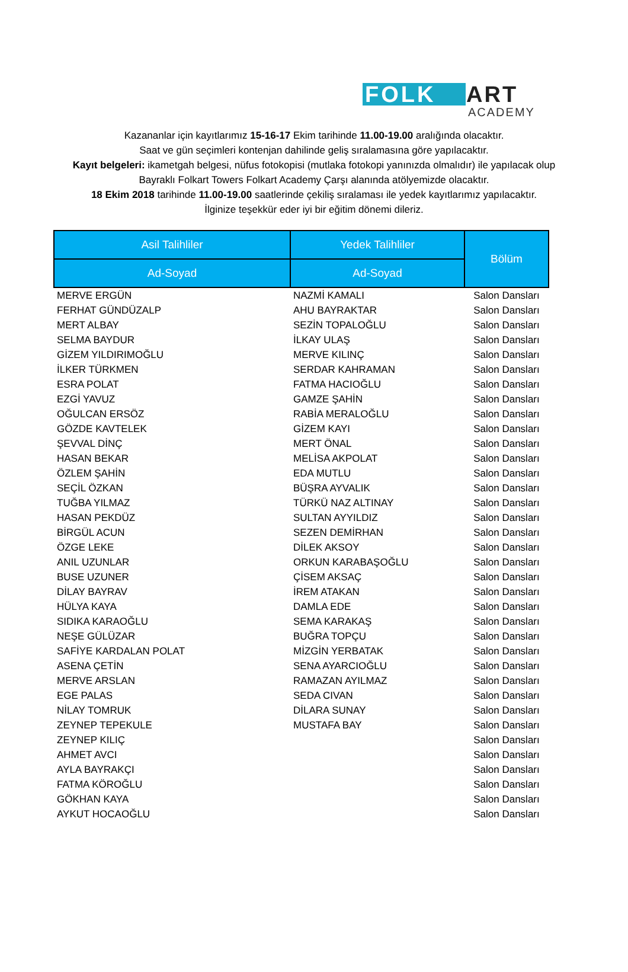FOLK
ART
ACADEMY
Kazananlar için kayıtlarımız 15-16-17 Ekim tarihinde 11.00-19.00 aralığında olacaktır.
Saat ve gün seçimleri kontenjan dahilinde geliş sıralamasına göre yapılacaktır.
Kayıt belgeleri: ikametgah belgesi, nüfus fotokopisi (mutlaka fotokopi yanınızda olmalıdır) ile yapılacak olup Bayraklı Folkart Towers Folkart Academy Çarşı alanında atölyemizde olacaktır.
18 Ekim 2018 tarihinde 11.00-19.00 saatlerinde çekiliş sıralaması ile yedek kayıtlarımız yapılacaktır.
İlginize teşekkür eder iyi bir eğitim dönemi dileriz.
| Asil Talihliler | Yedek Talihliler | Bölüm |
| --- | --- | --- |
| Ad-Soyad | Ad-Soyad | |
| MERVE ERGÜN | NAZMİ KAMALI | Salon Dansları |
| FERHAT GÜNDÜZALP | AHU BAYRAKTAR | Salon Dansları |
| MERT ALBAY | SEZİN TOPALOĞLU | Salon Dansları |
| SELMA BAYDUR | İLKAY ULAŞ | Salon Dansları |
| GİZEM YILDIRIMOĞLU | MERVE KILINÇ | Salon Dansları |
| İLKER TÜRKMEN | SERDAR KAHRAMAN | Salon Dansları |
| ESRA POLAT | FATMA HACIOĞLU | Salon Dansları |
| EZGİ YAVUZ | GAMZE ŞAHİN | Salon Dansları |
| OĞULCAN ERSÖZ | RABİA MERALOĞLU | Salon Dansları |
| GÖZDE KAVTELEK | GİZEM KAYI | Salon Dansları |
| ŞEVVAL DİNÇ | MERT ÖNAL | Salon Dansları |
| HASAN BEKAR | MELİSA AKPOLAT | Salon Dansları |
| ÖZLEM ŞAHİN | EDA MUTLU | Salon Dansları |
| SEÇİL ÖZKAN | BÜŞRA AYVALIK | Salon Dansları |
| TUĞBA YILMAZ | TÜRKÜ NAZ ALTINAY | Salon Dansları |
| HASAN PEKDÜZ | SULTAN AYYILDIZ | Salon Dansları |
| BİRGÜL ACUN | SEZEN DEMİRHAN | Salon Dansları |
| ÖZGE LEKE | DİLEK AKSOY | Salon Dansları |
| ANIL UZUNLAR | ORKUN KARABAŞOĞLU | Salon Dansları |
| BUSE UZUNER | ÇİSEM AKSAÇ | Salon Dansları |
| DİLAY BAYRAV | İREM ATAKAN | Salon Dansları |
| HÜLYA KAYA | DAMLA EDE | Salon Dansları |
| SIDIKA KARAOĞLU | SEMA KARAKAŞ | Salon Dansları |
| NEŞE GÜLÜZAR | BUĞRA TOPÇU | Salon Dansları |
| SAFİYE KARDALAN POLAT | MİZGİN YERBATAK | Salon Dansları |
| ASENA ÇETİN | SENA AYARCIOĞLU | Salon Dansları |
| MERVE ARSLAN | RAMAZAN AYILMAZ | Salon Dansları |
| EGE PALAS | SEDA CIVAN | Salon Dansları |
| NİLAY TOMRUK | DİLARA SUNAY | Salon Dansları |
| ZEYNEP TEPEKULE | MUSTAFA BAY | Salon Dansları |
| ZEYNEP KILIÇ | | Salon Dansları |
| AHMET AVCI | | Salon Dansları |
| AYLA BAYRAKÇI | | Salon Dansları |
| FATMA KÖROĞLU | | Salon Dansları |
| GÖKHAN KAYA | | Salon Dansları |
| AYKUT HOCAOĞLU | | Salon Dansları |